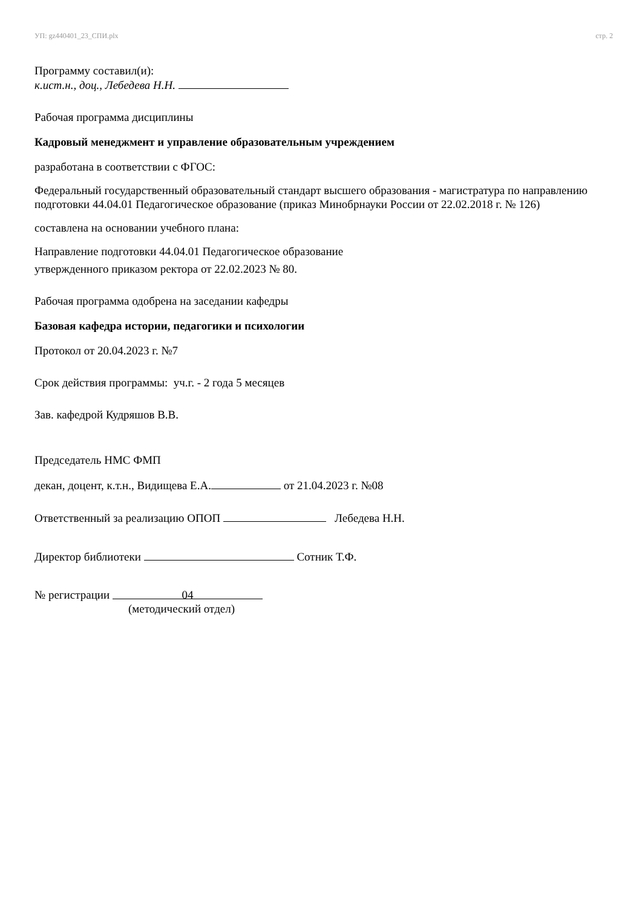УП: gz440401_23_СПИ.plx стр. 2
Программу составил(и):
к.ист.н., доц., Лебедева Н.Н.
Рабочая программа дисциплины
Кадровый менеджмент и управление образовательным учреждением
разработана в соответствии с ФГОС:
Федеральный государственный образовательный стандарт высшего образования - магистратура по направлению подготовки 44.04.01 Педагогическое образование (приказ Минобрнауки России от 22.02.2018 г. № 126)
составлена на основании учебного плана:
Направление подготовки 44.04.01 Педагогическое образование
утвержденного приказом ректора от 22.02.2023 № 80.
Рабочая программа одобрена на заседании кафедры
Базовая кафедра истории, педагогики и психологии
Протокол от 20.04.2023 г. №7
Срок действия программы: уч.г. - 2 года 5 месяцев
Зав. кафедрой Кудряшов В.В.
Председатель НМС ФМП
декан, доцент, к.т.н., Видищева Е.А. от 21.04.2023 г. №08
Ответственный за реализацию ОПОП Лебедева Н.Н.
Директор библиотеки Сотник Т.Ф.
№ регистрации 04
(методический отдел)